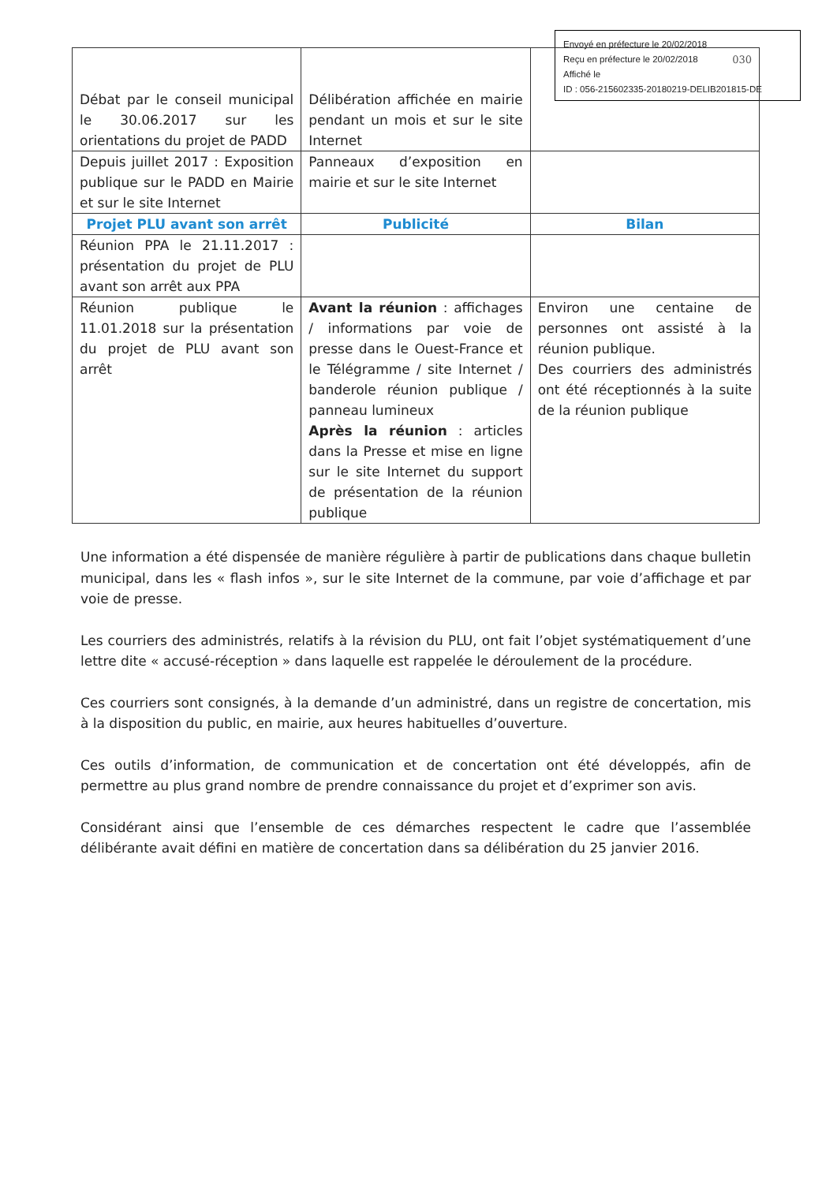Envoyé en préfecture le 20/02/2018
Reçu en préfecture le 20/02/2018
Affiché le
ID : 056-215602335-20180219-DELIB201815-DE
| Débat par le conseil municipal le 30.06.2017 sur les orientations du projet de PADD | Délibération affichée en mairie pendant un mois et sur le site Internet | 030 |
| Depuis juillet 2017 : Exposition publique sur le PADD en Mairie et sur le site Internet | Panneaux d’exposition en mairie et sur le site Internet | |
| Projet PLU avant son arrêt | Publicité | Bilan |
| Réunion PPA le 21.11.2017 : présentation du projet de PLU avant son arrêt aux PPA | | |
| Réunion publique le 11.01.2018 sur la présentation du projet de PLU avant son arrêt | Avant la réunion : affichages / informations par voie de presse dans le Ouest-France et le Télégramme / site Internet / banderole réunion publique / panneau lumineux Après la réunion : articles dans la Presse et mise en ligne sur le site Internet du support de présentation de la réunion publique | Environ une centaine de personnes ont assisté à la réunion publique. Des courriers des administrés ont été réceptionnés à la suite de la réunion publique |
Une information a été dispensée de manière régulière à partir de publications dans chaque bulletin municipal, dans les « flash infos », sur le site Internet de la commune, par voie d’affichage et par voie de presse.
Les courriers des administrés, relatifs à la révision du PLU, ont fait l’objet systématiquement d’une lettre dite « accusé-réception » dans laquelle est rappelée le déroulement de la procédure.
Ces courriers sont consignés, à la demande d’un administré, dans un registre de concertation, mis à la disposition du public, en mairie, aux heures habituelles d’ouverture.
Ces outils d’information, de communication et de concertation ont été développés, afin de permettre au plus grand nombre de prendre connaissance du projet et d’exprimer son avis.
Considérant ainsi que l’ensemble de ces démarches respectent le cadre que l’assemblée délibérante avait défini en matière de concertation dans sa délibération du 25 janvier 2016.